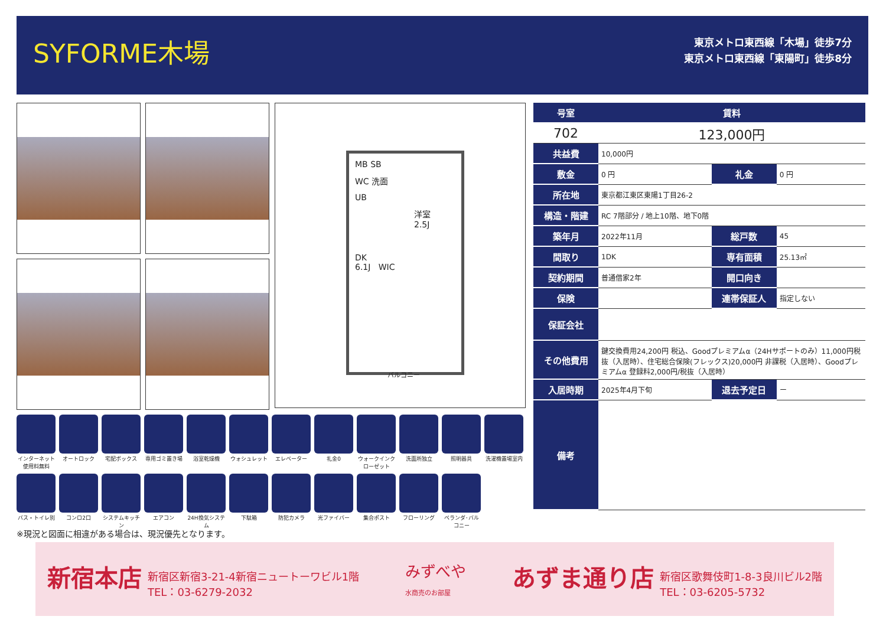SYFORME木場
東京メトロ東西線「木場」徒歩7分
東京メトロ東西線「東陽町」徒歩8分
MB SB
WC 洗面
UB
洋室
2.5J
DK
6.1J WIC
バルコニー
| 号室 | 賃料 | | |
| --- | --- | --- | --- |
| 702 | 123,000円 | | |
| 共益費 | 10,000円 | | |
| 敷金 | 0 円 | 礼金 | 0 円 |
| 所在地 | 東京都江東区東陽1丁目26-2 | | |
| 構造・階建 | RC 7階部分 / 地上10階、地下0階 | | |
| 築年月 | 2022年11月 | 総戸数 | 45 |
| 間取り | 1DK | 専有面積 | 25.13㎡ |
| 契約期間 | 普通借家2年 | 開口向き | |
| 保険 | | 連帯保証人 | 指定しない |
| 保証会社 | | | |
| その他費用 | 鍵交換費用24,200円 税込、Goodプレミアムα（24Hサポートのみ）11,000円税抜（入居時）、住宅総合保険(フレックス)20,000円 非課税（入居時）、Goodプレミアムα 登録料2,000円/税抜（入居時） | | |
| 入居時期 | 2025年4月下旬 | 退去予定日 | ー |
| 備考 | | | |
インターネット使用料無料
オートロック
宅配ボックス
専用ゴミ置き場
浴室乾燥機
ウォシュレット
エレベーター
礼金0
ウォークインクローゼット
洗面所独立
照明器具
洗濯機置場室内
バス・トイレ別
コンロ2口
システムキッチン
エアコン
24H換気システム
下駄箱
防犯カメラ
光ファイバー
集合ポスト
フローリング
ベランダ･バルコニー
※現況と図面に相違がある場合は、現況優先となります。
新宿本店 新宿区新宿3-21-4新宿ニュートーワビル1階
TEL：03-6279-2032
みずべや
水商売のお部屋
あずま通り店 新宿区歌舞伎町1-8-3良川ビル2階
TEL：03-6205-5732